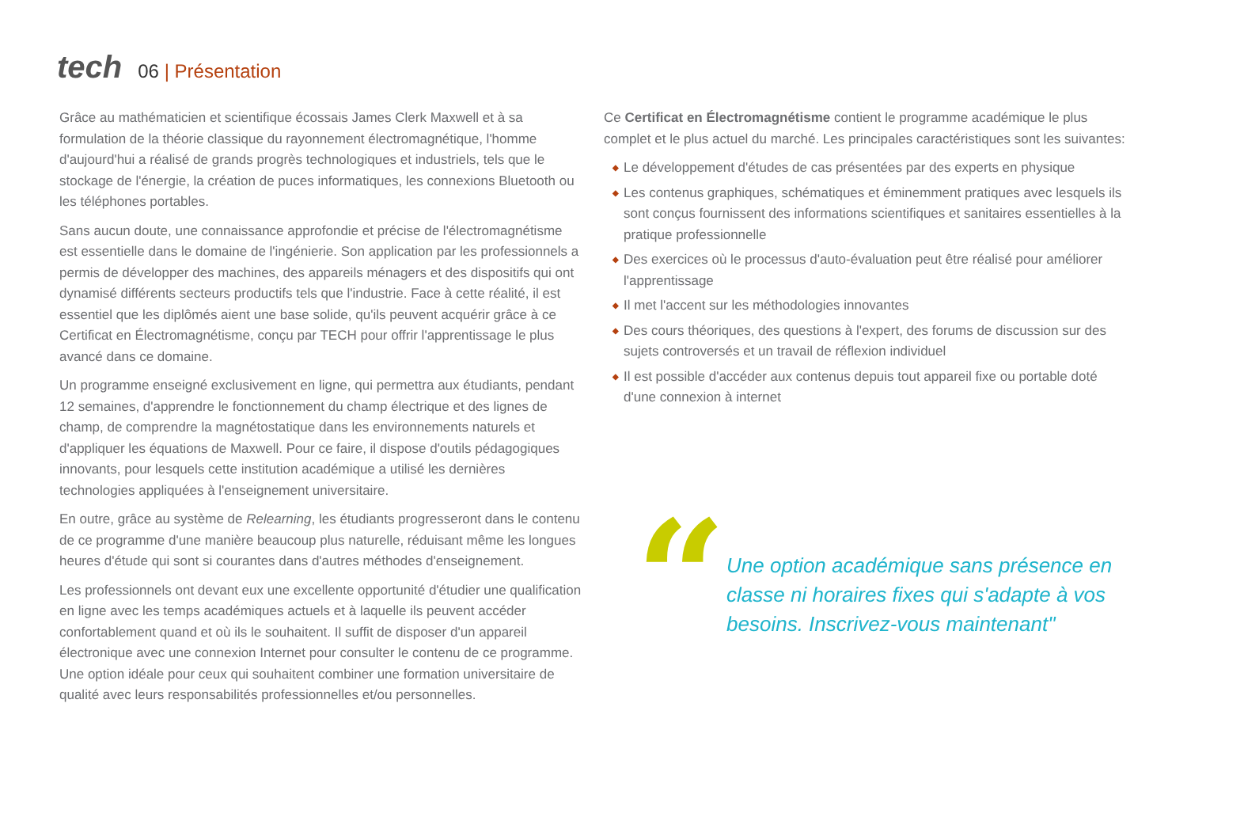tech
06 | Présentation
Grâce au mathématicien et scientifique écossais James Clerk Maxwell et à sa formulation de la théorie classique du rayonnement électromagnétique, l'homme d'aujourd'hui a réalisé de grands progrès technologiques et industriels, tels que le stockage de l'énergie, la création de puces informatiques, les connexions Bluetooth ou les téléphones portables.
Sans aucun doute, une connaissance approfondie et précise de l'électromagnétisme est essentielle dans le domaine de l'ingénierie. Son application par les professionnels a permis de développer des machines, des appareils ménagers et des dispositifs qui ont dynamisé différents secteurs productifs tels que l'industrie. Face à cette réalité, il est essentiel que les diplômés aient une base solide, qu'ils peuvent acquérir grâce à ce Certificat en Électromagnétisme, conçu par TECH pour offrir l'apprentissage le plus avancé dans ce domaine.
Un programme enseigné exclusivement en ligne, qui permettra aux étudiants, pendant 12 semaines, d'apprendre le fonctionnement du champ électrique et des lignes de champ, de comprendre la magnétostatique dans les environnements naturels et d'appliquer les équations de Maxwell. Pour ce faire, il dispose d'outils pédagogiques innovants, pour lesquels cette institution académique a utilisé les dernières technologies appliquées à l'enseignement universitaire.
En outre, grâce au système de Relearning, les étudiants progresseront dans le contenu de ce programme d'une manière beaucoup plus naturelle, réduisant même les longues heures d'étude qui sont si courantes dans d'autres méthodes d'enseignement.
Les professionnels ont devant eux une excellente opportunité d'étudier une qualification en ligne avec les temps académiques actuels et à laquelle ils peuvent accéder confortablement quand et où ils le souhaitent. Il suffit de disposer d'un appareil électronique avec une connexion Internet pour consulter le contenu de ce programme. Une option idéale pour ceux qui souhaitent combiner une formation universitaire de qualité avec leurs responsabilités professionnelles et/ou personnelles.
Ce Certificat en Électromagnétisme contient le programme académique le plus complet et le plus actuel du marché. Les principales caractéristiques sont les suivantes:
◆ Le développement d'études de cas présentées par des experts en physique
◆ Les contenus graphiques, schématiques et éminemment pratiques avec lesquels ils sont conçus fournissent des informations scientifiques et sanitaires essentielles à la pratique professionnelle
◆ Des exercices où le processus d'auto-évaluation peut être réalisé pour améliorer l'apprentissage
◆ Il met l'accent sur les méthodologies innovantes
◆ Des cours théoriques, des questions à l'expert, des forums de discussion sur des sujets controversés et un travail de réflexion individuel
◆ Il est possible d'accéder aux contenus depuis tout appareil fixe ou portable doté d'une connexion à internet
“
Une option académique sans présence en classe ni horaires fixes qui s'adapte à vos besoins. Inscrivez-vous maintenant"